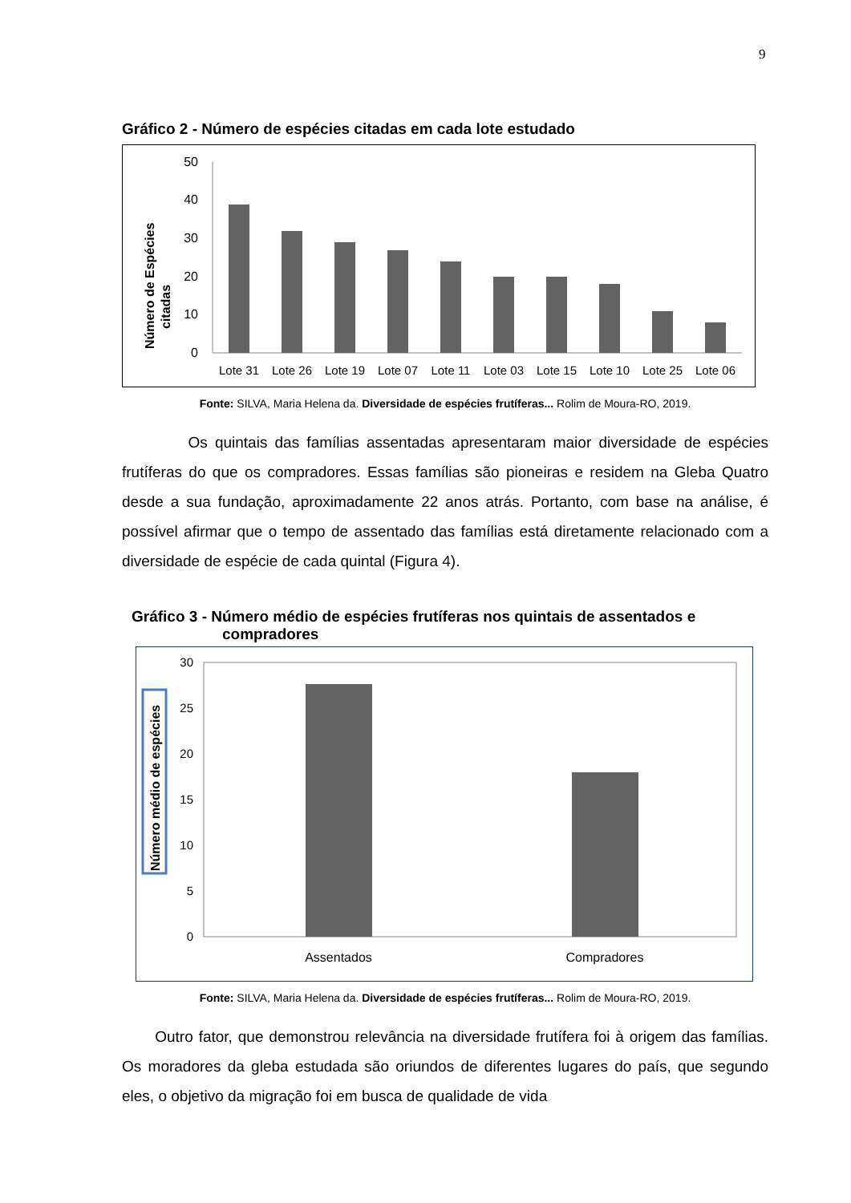9
Gráfico 2 - Número de espécies citadas em cada lote estudado
Número de Espécies
citadas
50
40
30
20
10
0
Lote 31
Lote 26
Lote 19
Lote 07
Lote 11
Lote 03
Lote 15
Lote 10
Lote 25
Lote 06
Fonte: SILVA, Maria Helena da. Diversidade de espécies frutíferas... Rolim de Moura-RO, 2019.
Os quintais das famílias assentadas apresentaram maior diversidade de espécies frutíferas do que os compradores. Essas famílias são pioneiras e residem na Gleba Quatro desde a sua fundação, aproximadamente 22 anos atrás. Portanto, com base na análise, é possível afirmar que o tempo de assentado das famílias está diretamente relacionado com a diversidade de espécie de cada quintal (Figura 4).
Gráfico 3 - Número médio de espécies frutíferas nos quintais de assentados e
compradores
Número médio de espécies
30
25
20
15
10
5
0
Assentados
Compradores
Fonte: SILVA, Maria Helena da. Diversidade de espécies frutíferas... Rolim de Moura-RO, 2019.
Outro fator, que demonstrou relevância na diversidade frutífera foi à origem das famílias. Os moradores da gleba estudada são oriundos de diferentes lugares do país, que segundo eles, o objetivo da migração foi em busca de qualidade de vida